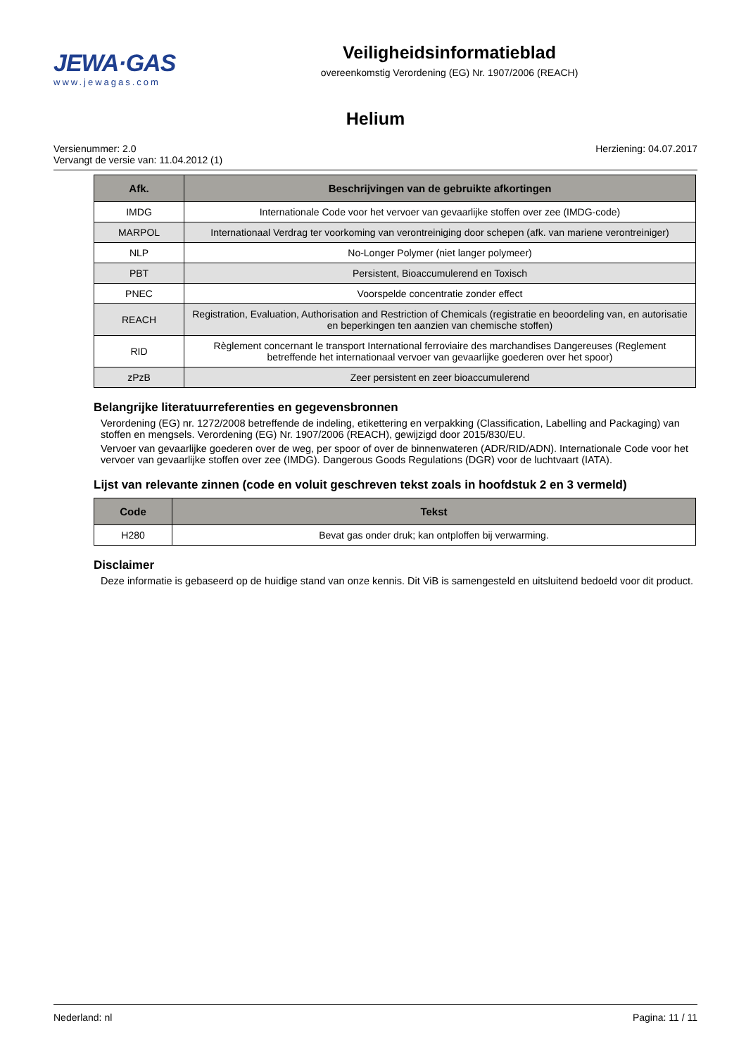JEWA·GAS
www.jewagas.com
Veiligheidsinformatieblad
overeenkomstig Verordening (EG) Nr. 1907/2006 (REACH)
Helium
Versienummer: 2.0
Vervangt de versie van: 11.04.2012 (1)
Herziening: 04.07.2017
| Afk. | Beschrijvingen van de gebruikte afkortingen |
| --- | --- |
| IMDG | Internationale Code voor het vervoer van gevaarlijke stoffen over zee (IMDG-code) |
| MARPOL | Internationaal Verdrag ter voorkoming van verontreiniging door schepen (afk. van mariene verontreiniger) |
| NLP | No-Longer Polymer (niet langer polymeer) |
| PBT | Persistent, Bioaccumulerend en Toxisch |
| PNEC | Voorspelde concentratie zonder effect |
| REACH | Registration, Evaluation, Authorisation and Restriction of Chemicals (registratie en beoordeling van, en autorisatie en beperkingen ten aanzien van chemische stoffen) |
| RID | Règlement concernant le transport International ferroviaire des marchandises Dangereuses (Reglement betreffende het internationaal vervoer van gevaarlijke goederen over het spoor) |
| zPzB | Zeer persistent en zeer bioaccumulerend |
Belangrijke literatuurreferenties en gegevensbronnen
Verordening (EG) nr. 1272/2008 betreffende de indeling, etikettering en verpakking (Classification, Labelling and Packaging) van stoffen en mengsels. Verordening (EG) Nr. 1907/2006 (REACH), gewijzigd door 2015/830/EU.
Vervoer van gevaarlijke goederen over de weg, per spoor of over de binnenwateren (ADR/RID/ADN). Internationale Code voor het vervoer van gevaarlijke stoffen over zee (IMDG). Dangerous Goods Regulations (DGR) voor de luchtvaart (IATA).
Lijst van relevante zinnen (code en voluit geschreven tekst zoals in hoofdstuk 2 en 3 vermeld)
| Code | Tekst |
| --- | --- |
| H280 | Bevat gas onder druk; kan ontploffen bij verwarming. |
Disclaimer
Deze informatie is gebaseerd op de huidige stand van onze kennis. Dit ViB is samengesteld en uitsluitend bedoeld voor dit product.
Nederland: nl Pagina: 11 / 11